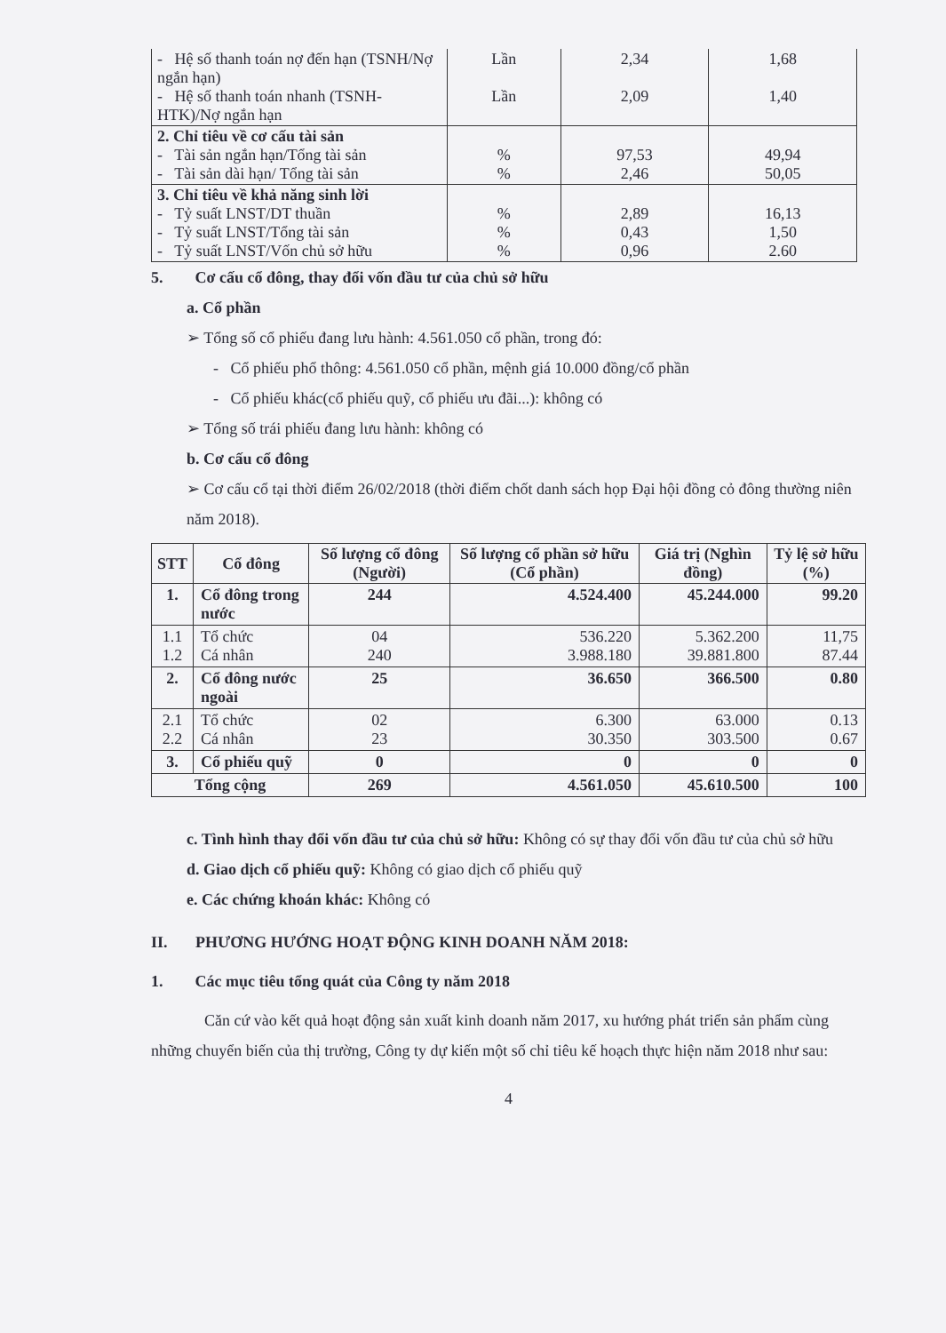| - Hệ số thanh toán nợ đến hạn (TSNH/Nợ ngắn hạn) - Hệ số thanh toán nhanh (TSNH-HTK)/Nợ ngắn hạn | Lần Lần | 2,34 2,09 | 1,68 1,40 |
| 2. Chỉ tiêu về cơ cấu tài sản - Tài sản ngắn hạn/Tổng tài sản - Tài sản dài hạn/ Tổng tài sản | % % | 97,53 2,46 | 49,94 50,05 |
| 3. Chỉ tiêu về khả năng sinh lời - Tỷ suất LNST/DT thuần - Tỷ suất LNST/Tổng tài sản - Tỷ suất LNST/Vốn chủ sở hữu | % % % | 2,89 0,43 0,96 | 16,13 1,50 2.60 |
5. Cơ cấu cổ đông, thay đổi vốn đầu tư của chủ sở hữu
a. Cổ phần
➢ Tổng số cổ phiếu đang lưu hành: 4.561.050 cổ phần, trong đó:
- Cổ phiếu phổ thông: 4.561.050 cổ phần, mệnh giá 10.000 đồng/cổ phần
- Cổ phiếu khác(cổ phiếu quỹ, cổ phiếu ưu đãi...): không có
➢ Tổng số trái phiếu đang lưu hành: không có
b. Cơ cấu cổ đông
➢ Cơ cấu cổ tại thời điểm 26/02/2018 (thời điểm chốt danh sách họp Đại hội đồng cỏ đông thường niên năm 2018).
| STT | Cổ đông | Số lượng cổ đông (Người) | Số lượng cổ phần sở hữu (Cổ phần) | Giá trị (Nghìn đồng) | Tỷ lệ sở hữu (%) |
| --- | --- | --- | --- | --- | --- |
| 1. | Cổ đông trong nước | 244 | 4.524.400 | 45.244.000 | 99.20 |
| 1.1 1.2 | Tổ chức Cá nhân | 04 240 | 536.220 3.988.180 | 5.362.200 39.881.800 | 11,75 87.44 |
| 2. | Cổ đông nước ngoài | 25 | 36.650 | 366.500 | 0.80 |
| 2.1 2.2 | Tổ chức Cá nhân | 02 23 | 6.300 30.350 | 63.000 303.500 | 0.13 0.67 |
| 3. | Cổ phiếu quỹ | 0 | 0 | 0 | 0 |
| Tổng cộng | | 269 | 4.561.050 | 45.610.500 | 100 |
c. Tình hình thay đổi vốn đầu tư của chủ sở hữu: Không có sự thay đổi vốn đầu tư của chủ sở hữu
d. Giao dịch cổ phiếu quỹ: Không có giao dịch cổ phiếu quỹ
e. Các chứng khoán khác: Không có
II. PHƯƠNG HƯỚNG HOẠT ĐỘNG KINH DOANH NĂM 2018:
1. Các mục tiêu tổng quát của Công ty năm 2018
Căn cứ vào kết quả hoạt động sản xuất kinh doanh năm 2017, xu hướng phát triển sản phẩm cùng những chuyển biến của thị trường, Công ty dự kiến một số chỉ tiêu kế hoạch thực hiện năm 2018 như sau:
4